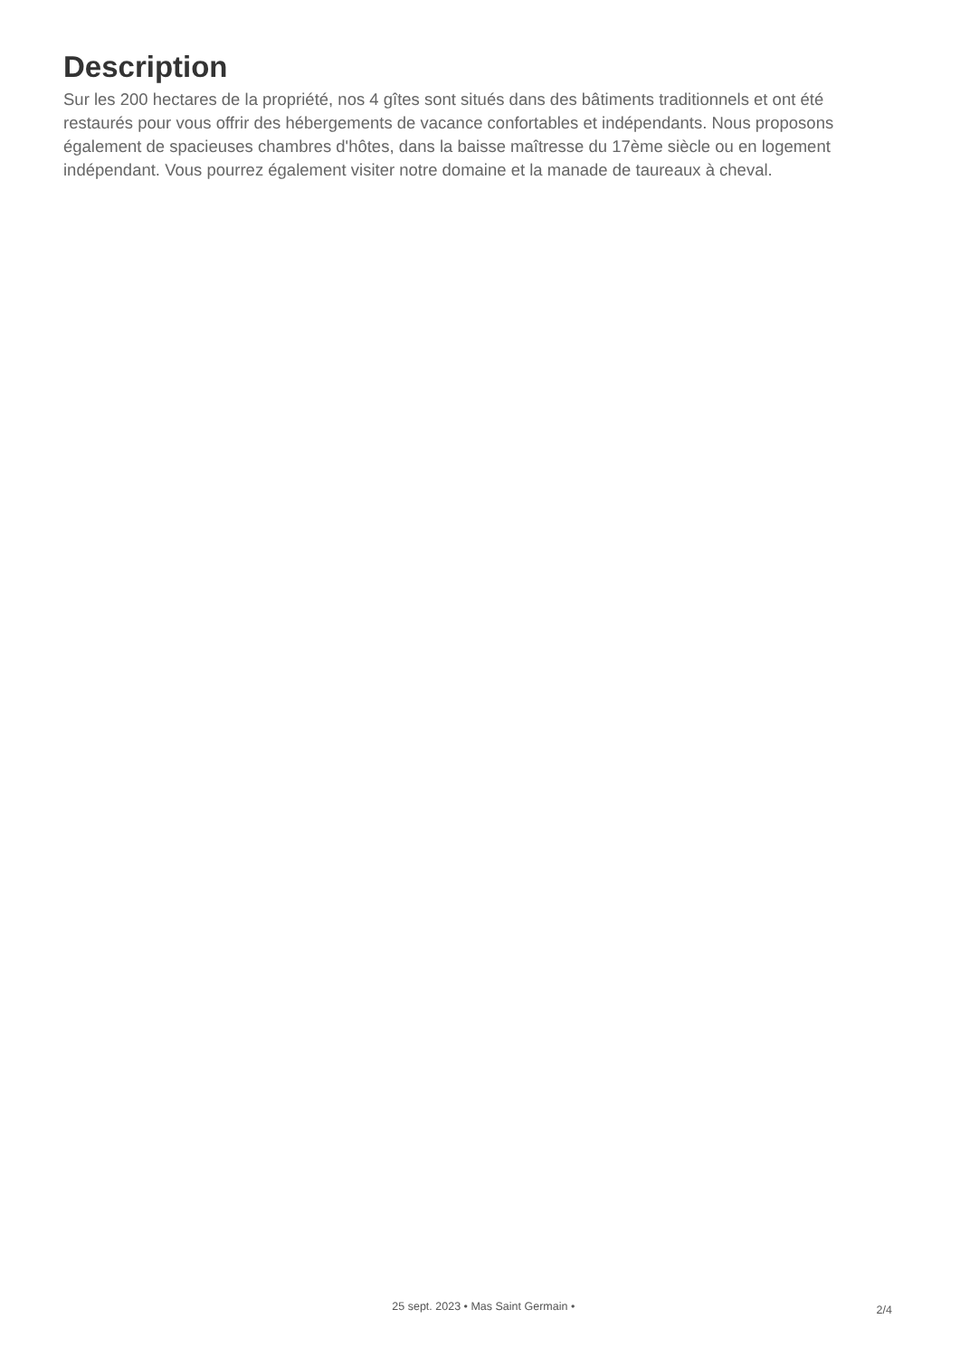Description
Sur les 200 hectares de la propriété, nos 4 gîtes sont situés dans des bâtiments traditionnels et ont été restaurés pour vous offrir des hébergements de vacance confortables et indépendants. Nous proposons également de spacieuses chambres d'hôtes, dans la baisse maîtresse du 17ème siècle ou en logement indépendant. Vous pourrez également visiter notre domaine et la manade de taureaux à cheval.
25 sept. 2023 • Mas Saint Germain •
2/4